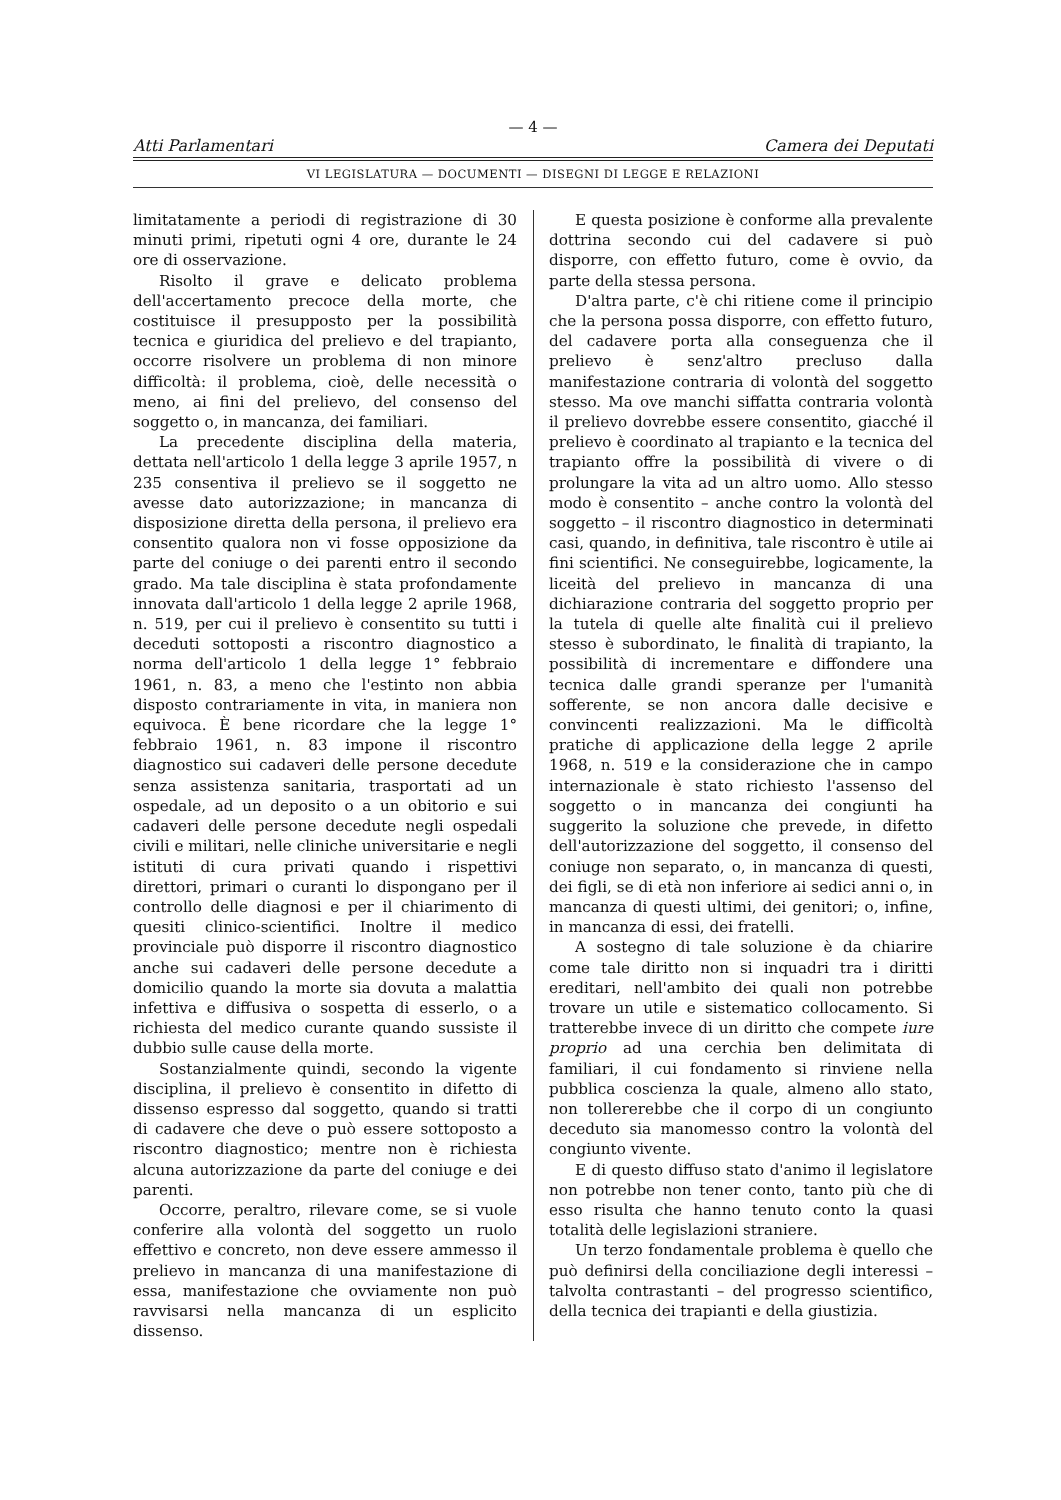— 4 —
Atti Parlamentari Camera dei Deputati
VI LEGISLATURA — DOCUMENTI — DISEGNI DI LEGGE E RELAZIONI
limitatamente a periodi di registrazione di 30 minuti primi, ripetuti ogni 4 ore, durante le 24 ore di osservazione.
Risolto il grave e delicato problema dell'accertamento precoce della morte, che costituisce il presupposto per la possibilità tecnica e giuridica del prelievo e del trapianto, occorre risolvere un problema di non minore difficoltà: il problema, cioè, delle necessità o meno, ai fini del prelievo, del consenso del soggetto o, in mancanza, dei familiari.
La precedente disciplina della materia, dettata nell'articolo 1 della legge 3 aprile 1957, n 235 consentiva il prelievo se il soggetto ne avesse dato autorizzazione; in mancanza di disposizione diretta della persona, il prelievo era consentito qualora non vi fosse opposizione da parte del coniuge o dei parenti entro il secondo grado. Ma tale disciplina è stata profondamente innovata dall'articolo 1 della legge 2 aprile 1968, n. 519, per cui il prelievo è consentito su tutti i deceduti sottoposti a riscontro diagnostico a norma dell'articolo 1 della legge 1° febbraio 1961, n. 83, a meno che l'estinto non abbia disposto contrariamente in vita, in maniera non equivoca. È bene ricordare che la legge 1° febbraio 1961, n. 83 impone il riscontro diagnostico sui cadaveri delle persone decedute senza assistenza sanitaria, trasportati ad un ospedale, ad un deposito o a un obitorio e sui cadaveri delle persone decedute negli ospedali civili e militari, nelle cliniche universitarie e negli istituti di cura privati quando i rispettivi direttori, primari o curanti lo dispongano per il controllo delle diagnosi e per il chiarimento di quesiti clinico-scientifici. Inoltre il medico provinciale può disporre il riscontro diagnostico anche sui cadaveri delle persone decedute a domicilio quando la morte sia dovuta a malattia infettiva e diffusiva o sospetta di esserlo, o a richiesta del medico curante quando sussiste il dubbio sulle cause della morte.
Sostanzialmente quindi, secondo la vigente disciplina, il prelievo è consentito in difetto di dissenso espresso dal soggetto, quando si tratti di cadavere che deve o può essere sottoposto a riscontro diagnostico; mentre non è richiesta alcuna autorizzazione da parte del coniuge e dei parenti.
Occorre, peraltro, rilevare come, se si vuole conferire alla volontà del soggetto un ruolo effettivo e concreto, non deve essere ammesso il prelievo in mancanza di una manifestazione di essa, manifestazione che ovviamente non può ravvisarsi nella mancanza di un esplicito dissenso.
E questa posizione è conforme alla prevalente dottrina secondo cui del cadavere si può disporre, con effetto futuro, come è ovvio, da parte della stessa persona.
D'altra parte, c'è chi ritiene come il principio che la persona possa disporre, con effetto futuro, del cadavere porta alla conseguenza che il prelievo è senz'altro precluso dalla manifestazione contraria di volontà del soggetto stesso. Ma ove manchi siffatta contraria volontà il prelievo dovrebbe essere consentito, giacché il prelievo è coordinato al trapianto e la tecnica del trapianto offre la possibilità di vivere o di prolungare la vita ad un altro uomo. Allo stesso modo è consentito – anche contro la volontà del soggetto – il riscontro diagnostico in determinati casi, quando, in definitiva, tale riscontro è utile ai fini scientifici. Ne conseguirebbe, logicamente, la liceità del prelievo in mancanza di una dichiarazione contraria del soggetto proprio per la tutela di quelle alte finalità cui il prelievo stesso è subordinato, le finalità di trapianto, la possibilità di incrementare e diffondere una tecnica dalle grandi speranze per l'umanità sofferente, se non ancora dalle decisive e convincenti realizzazioni. Ma le difficoltà pratiche di applicazione della legge 2 aprile 1968, n. 519 e la considerazione che in campo internazionale è stato richiesto l'assenso del soggetto o in mancanza dei congiunti ha suggerito la soluzione che prevede, in difetto dell'autorizzazione del soggetto, il consenso del coniuge non separato, o, in mancanza di questi, dei figli, se di età non inferiore ai sedici anni o, in mancanza di questi ultimi, dei genitori; o, infine, in mancanza di essi, dei fratelli.
A sostegno di tale soluzione è da chiarire come tale diritto non si inquadri tra i diritti ereditari, nell'ambito dei quali non potrebbe trovare un utile e sistematico collocamento. Si tratterebbe invece di un diritto che compete iure proprio ad una cerchia ben delimitata di familiari, il cui fondamento si rinviene nella pubblica coscienza la quale, almeno allo stato, non tollererebbe che il corpo di un congiunto deceduto sia manomesso contro la volontà del congiunto vivente.
E di questo diffuso stato d'animo il legislatore non potrebbe non tener conto, tanto più che di esso risulta che hanno tenuto conto la quasi totalità delle legislazioni straniere.
Un terzo fondamentale problema è quello che può definirsi della conciliazione degli interessi – talvolta contrastanti – del progresso scientifico, della tecnica dei trapianti e della giustizia.